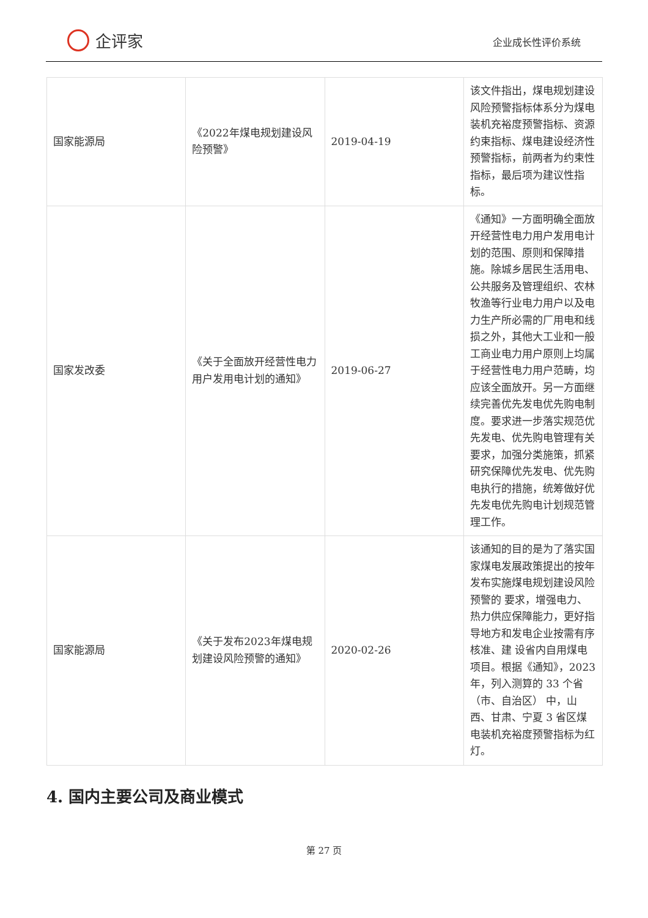企评家
企业成长性评价系统
| 国家能源局 | 《2022年煤电规划建设风险预警》 | 2019-04-19 | 该文件指出，煤电规划建设风险预警指标体系分为煤电装机充裕度预警指标、资源约束指标、煤电建设经济性预警指标，前两者为约束性指标，最后项为建议性指标。 |
| 国家发改委 | 《关于全面放开经营性电力用户发用电计划的通知》 | 2019-06-27 | 《通知》一方面明确全面放开经营性电力用户发用电计划的范围、原则和保障措施。除城乡居民生活用电、公共服务及管理组织、农林牧渔等行业电力用户以及电力生产所必需的厂用电和线损之外，其他大工业和一般工商业电力用户原则上均属于经营性电力用户范畴，均应该全面放开。另一方面继续完善优先发电优先购电制度。要求进一步落实规范优先发电、优先购电管理有关要求，加强分类施策，抓紧研究保障优先发电、优先购电执行的措施，统筹做好优先发电优先购电计划规范管理工作。 |
| 国家能源局 | 《关于发布2023年煤电规划建设风险预警的通知》 | 2020-02-26 | 该通知的目的是为了落实国家煤电发展政策提出的按年发布实施煤电规划建设风险预警的 要求，增强电力、热力供应保障能力，更好指导地方和发电企业按需有序核准、建 设省内自用煤电项目。根据《通知》，2023 年，列入测算的 33 个省（市、自治区） 中，山西、甘肃、宁夏 3 省区煤电装机充裕度预警指标为红灯。 |
4. 国内主要公司及商业模式
第 27 页